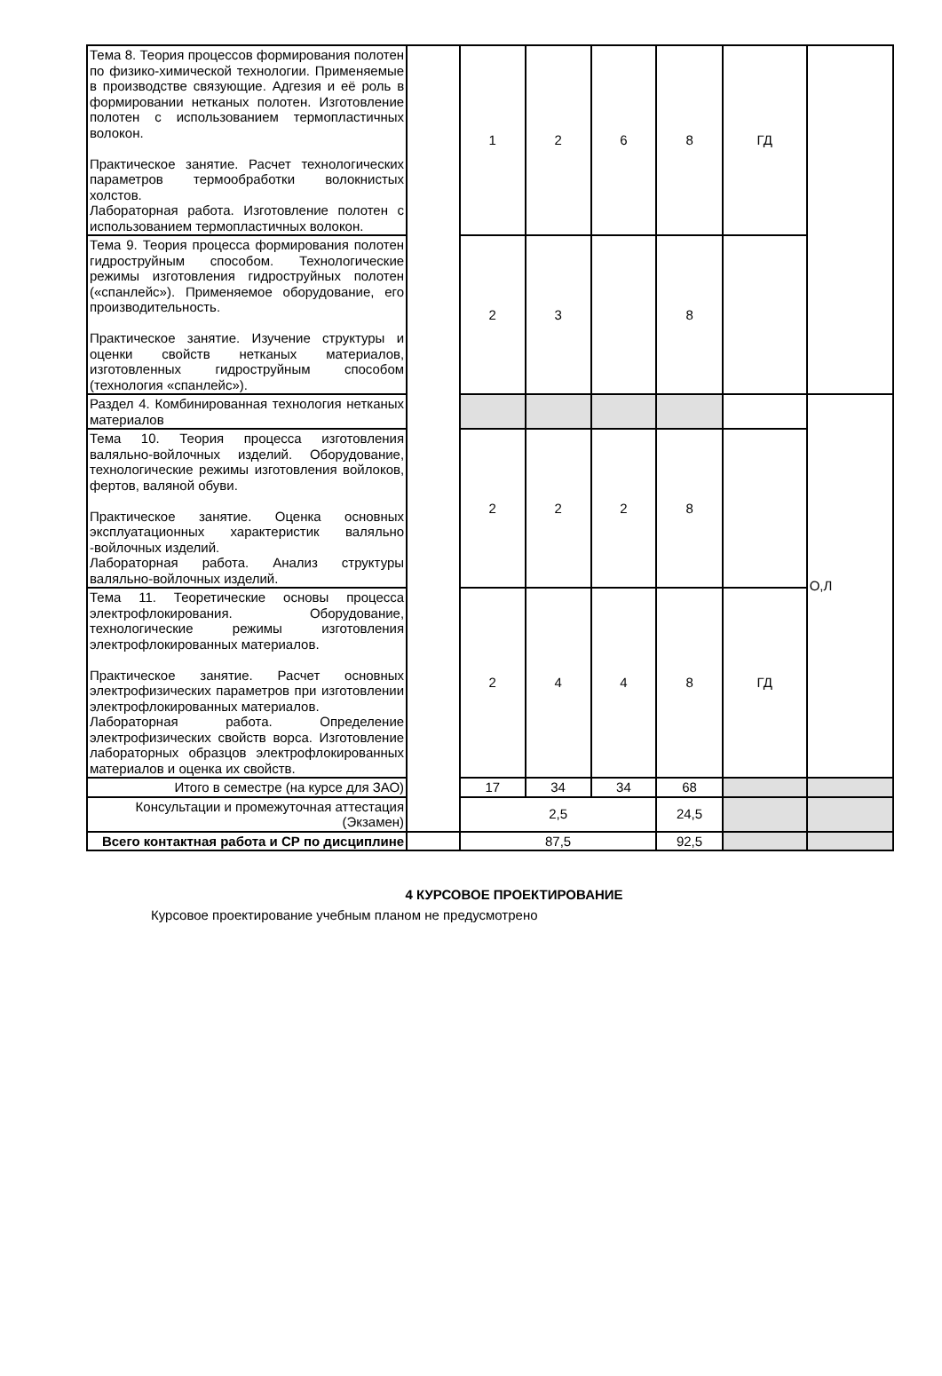| Тема 8. Теория процессов формирования полотен по физико-химической технологии. Применяемые в производстве связующие. Адгезия и её роль в формировании нетканых полотен. Изготовление полотен с использованием термопластичных волокон. Практическое занятие. Расчет технологических параметров термообработки волокнистых холстов. Лабораторная работа. Изготовление полотен с использованием термопластичных волокон. | | 1 | 2 | 6 | 8 | ГД | |
| Тема 9. Теория процесса формирования полотен гидроструйным способом. Технологические режимы изготовления гидроструйных полотен («спанлейс»). Применяемое оборудование, его производительность. Практическое занятие. Изучение структуры и оценки свойств нетканых материалов, изготовленных гидроструйным способом (технология «спанлейс»). | | 2 | 3 | | 8 | | |
| Раздел 4. Комбинированная технология нетканых материалов | | | | | | | О,Л |
| Тема 10. Теория процесса изготовления валяльно-войлочных изделий. Оборудование, технологические режимы изготовления войлоков, фертов, валяной обуви. Практическое занятие. Оценка основных эксплуатационных характеристик валяльно -войлочных изделий. Лабораторная работа. Анализ структуры валяльно-войлочных изделий. | | 2 | 2 | 2 | 8 | | |
| Тема 11. Теоретические основы процесса электрофлокирования. Оборудование, технологические режимы изготовления электрофлокированных материалов. Практическое занятие. Расчет основных электрофизических параметров при изготовлении электрофлокированных материалов. Лабораторная работа. Определение электрофизических свойств ворса. Изготовление лабораторных образцов электрофлокированных материалов и оценка их свойств. | | 2 | 4 | 4 | 8 | ГД | |
| Итого в семестре (на курсе для ЗАО) | | 17 | 34 | 34 | 68 | | |
| Консультации и промежуточная аттестация (Экзамен) | | 2,5 | | | 24,5 | | |
| Всего контактная работа и СР по дисциплине | | 87,5 | | | 92,5 | | |
4 КУРСОВОЕ ПРОЕКТИРОВАНИЕ
Курсовое проектирование учебным планом не предусмотрено